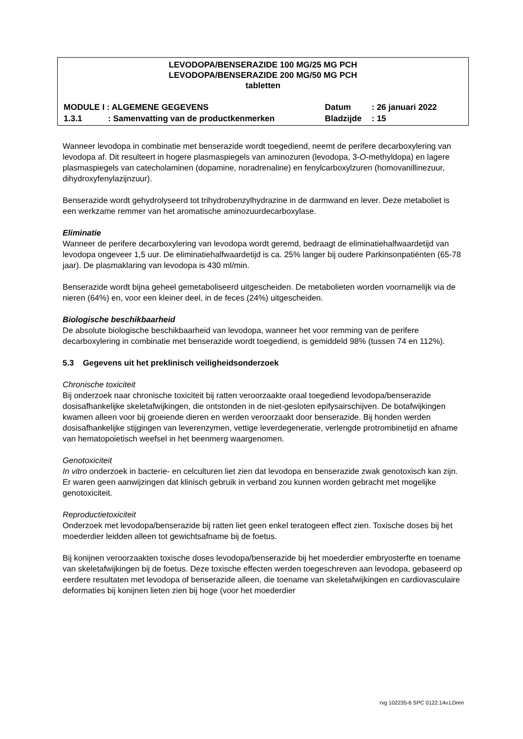LEVODOPA/BENSERAZIDE 100 MG/25 MG PCH
LEVODOPA/BENSERAZIDE 200 MG/50 MG PCH
tabletten
MODULE I : ALGEMENE GEGEVENS Datum: 26 januari 2022
1.3.1: Samenvatting van de productkenmerken Bladzijde: 15
Wanneer levodopa in combinatie met benserazide wordt toegediend, neemt de perifere decarboxylering van levodopa af. Dit resulteert in hogere plasmaspiegels van aminozuren (levodopa, 3-O-methyldopa) en lagere plasmaspiegels van catecholaminen (dopamine, noradrenaline) en fenylcarboxylzuren (homovanillinezuur, dihydroxyfenylazijnzuur).
Benserazide wordt gehydrolyseerd tot trihydrobenzylhydrazine in de darmwand en lever. Deze metaboliet is een werkzame remmer van het aromatische aminozuurdecarboxylase.
Eliminatie
Wanneer de perifere decarboxylering van levodopa wordt geremd, bedraagt de eliminatiehalfwaardetijd van levodopa ongeveer 1,5 uur. De eliminatiehalfwaardetijd is ca. 25% langer bij oudere Parkinsonpatiënten (65-78 jaar). De plasmaklaring van levodopa is 430 ml/min.
Benserazide wordt bijna geheel gemetaboliseerd uitgescheiden. De metabolieten worden voornamelijk via de nieren (64%) en, voor een kleiner deel, in de feces (24%) uitgescheiden.
Biologische beschikbaarheid
De absolute biologische beschikbaarheid van levodopa, wanneer het voor remming van de perifere decarboxylering in combinatie met benserazide wordt toegediend, is gemiddeld 98% (tussen 74 en 112%).
5.3 Gegevens uit het preklinisch veiligheidsonderzoek
Chronische toxiciteit
Bij onderzoek naar chronische toxiciteit bij ratten veroorzaakte oraal toegediend levodopa/benserazide dosisafhankelijke skeletafwijkingen, die ontstonden in de niet-gesloten epifysairschijven. De botafwijkingen kwamen alleen voor bij groeiende dieren en werden veroorzaakt door benserazide. Bij honden werden dosisafhankelijke stijgingen van leverenzymen, vettige leverdegeneratie, verlengde protrombinetijd en afname van hematopoietisch weefsel in het beenmerg waargenomen.
Genotoxiciteit
In vitro onderzoek in bacterie- en celculturen liet zien dat levodopa en benserazide zwak genotoxisch kan zijn. Er waren geen aanwijzingen dat klinisch gebruik in verband zou kunnen worden gebracht met mogelijke genotoxiciteit.
Reproductietoxiciteit
Onderzoek met levodopa/benserazide bij ratten liet geen enkel teratogeen effect zien. Toxische doses bij het moederdier leidden alleen tot gewichtsafname bij de foetus.
Bij konijnen veroorzaakten toxische doses levodopa/benserazide bij het moederdier embryosterfte en toename van skeletafwijkingen bij de foetus. Deze toxische effecten werden toegeschreven aan levodopa, gebaseerd op eerdere resultaten met levodopa of benserazide alleen, die toename van skeletafwijkingen en cardiovasculaire deformaties bij konijnen lieten zien bij hoge (voor het moederdier
rvg 102235-6 SPC 0122.14v.LDren